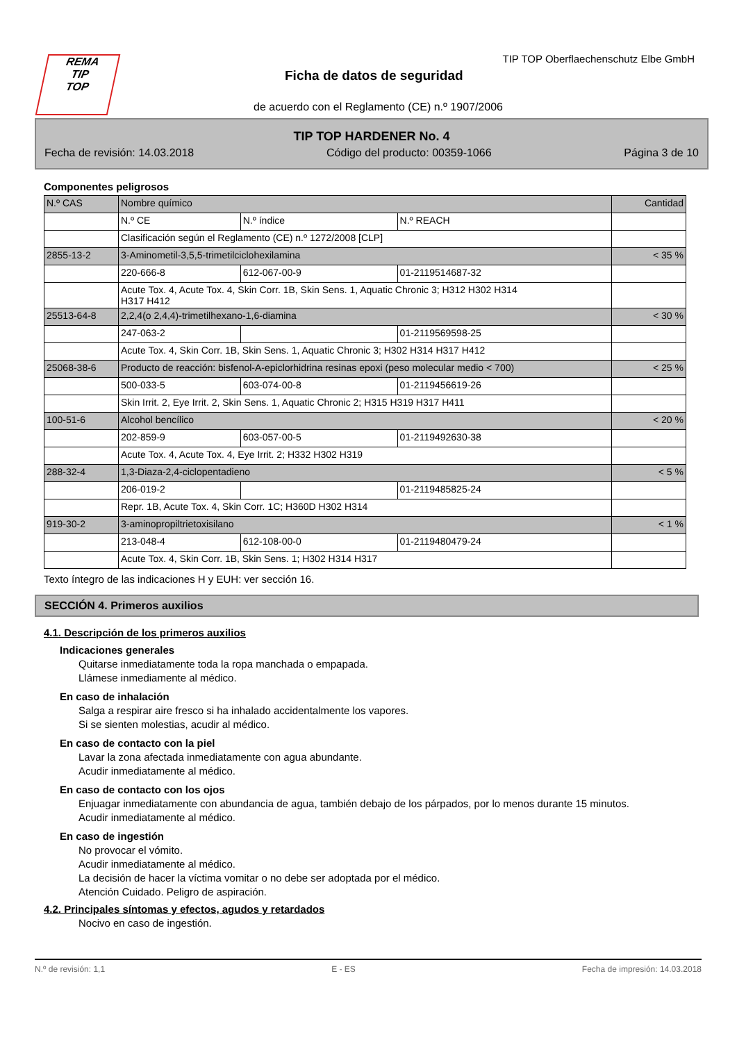REMA
TIP
TOP
TIP TOP Oberflaechenschutz Elbe GmbH
Ficha de datos de seguridad
de acuerdo con el Reglamento (CE) n.º 1907/2006
TIP TOP HARDENER No. 4
Fecha de revisión: 14.03.2018 Código del producto: 00359-1066 Página 3 de 10
Componentes peligrosos
| N.º CAS | Nombre químico | | | Cantidad |
| | N.º CE | N.º índice | N.º REACH | |
| | Clasificación según el Reglamento (CE) n.º 1272/2008 [CLP] | | | |
| 2855-13-2 | 3-Aminometil-3,5,5-trimetilciclohexilamina | | | < 35 % |
| | 220-666-8 | 612-067-00-9 | 01-2119514687-32 | |
| | Acute Tox. 4, Acute Tox. 4, Skin Corr. 1B, Skin Sens. 1, Aquatic Chronic 3; H312 H302 H314 H317 H412 | | | |
| 25513-64-8 | 2,2,4(o 2,4,4)-trimetilhexano-1,6-diamina | | | < 30 % |
| | 247-063-2 | | 01-2119569598-25 | |
| | Acute Tox. 4, Skin Corr. 1B, Skin Sens. 1, Aquatic Chronic 3; H302 H314 H317 H412 | | | |
| 25068-38-6 | Producto de reacción: bisfenol-A-epiclorhidrina resinas epoxi (peso molecular medio < 700) | | | < 25 % |
| | 500-033-5 | 603-074-00-8 | 01-2119456619-26 | |
| | Skin Irrit. 2, Eye Irrit. 2, Skin Sens. 1, Aquatic Chronic 2; H315 H319 H317 H411 | | | |
| 100-51-6 | Alcohol bencílico | | | < 20 % |
| | 202-859-9 | 603-057-00-5 | 01-2119492630-38 | |
| | Acute Tox. 4, Acute Tox. 4, Eye Irrit. 2; H332 H302 H319 | | | |
| 288-32-4 | 1,3-Diaza-2,4-ciclopentadieno | | | < 5 % |
| | 206-019-2 | | 01-2119485825-24 | |
| | Repr. 1B, Acute Tox. 4, Skin Corr. 1C; H360D H302 H314 | | | |
| 919-30-2 | 3-aminopropiltrietoxisilano | | | < 1 % |
| | 213-048-4 | 612-108-00-0 | 01-2119480479-24 | |
| | Acute Tox. 4, Skin Corr. 1B, Skin Sens. 1; H302 H314 H317 | | | |
Texto íntegro de las indicaciones H y EUH: ver sección 16.
SECCIÓN 4. Primeros auxilios
4.1. Descripción de los primeros auxilios
Indicaciones generales
Quitarse inmediatamente toda la ropa manchada o empapada.
Llámese inmediamente al médico.
En caso de inhalación
Salga a respirar aire fresco si ha inhalado accidentalmente los vapores.
Si se sienten molestias, acudir al médico.
En caso de contacto con la piel
Lavar la zona afectada inmediatamente con agua abundante.
Acudir inmediatamente al médico.
En caso de contacto con los ojos
Enjuagar inmediatamente con abundancia de agua, también debajo de los párpados, por lo menos durante 15 minutos.
Acudir inmediatamente al médico.
En caso de ingestión
No provocar el vómito.
Acudir inmediatamente al médico.
La decisión de hacer la víctima vomitar o no debe ser adoptada por el médico.
Atención Cuidado. Peligro de aspiración.
4.2. Principales síntomas y efectos, agudos y retardados
Nocivo en caso de ingestión.
N.º de revisión: 1,1 E - ES Fecha de impresión: 14.03.2018